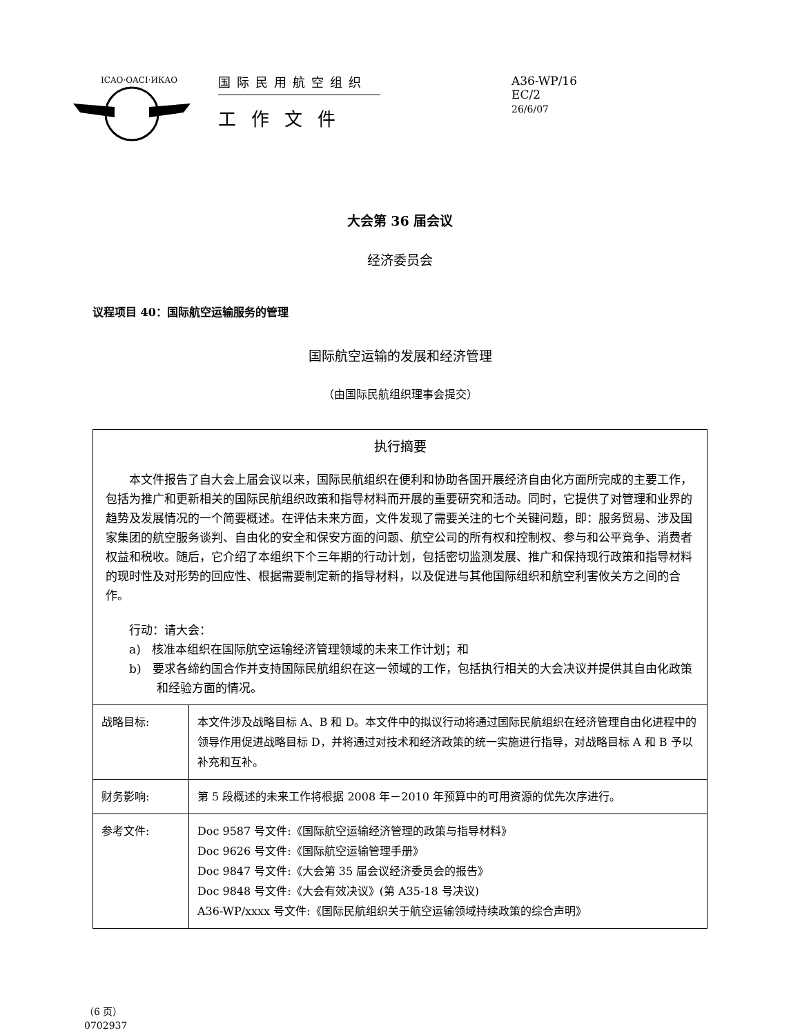ICAO·OACI·ИКАО
国际民用航空组织
工作文件
A36-WP/16
EC/2
26/6/07
大会第 36 届会议
经济委员会
议程项目 40：国际航空运输服务的管理
国际航空运输的发展和经济管理
（由国际民航组织理事会提交）
执行摘要
本文件报告了自大会上届会议以来，国际民航组织在便利和协助各国开展经济自由化方面所完成的主要工作，包括为推广和更新相关的国际民航组织政策和指导材料而开展的重要研究和活动。同时，它提供了对管理和业界的趋势及发展情况的一个简要概述。在评估未来方面，文件发现了需要关注的七个关键问题，即：服务贸易、涉及国家集团的航空服务谈判、自由化的安全和保安方面的问题、航空公司的所有权和控制权、参与和公平竞争、消费者权益和税收。随后，它介绍了本组织下个三年期的行动计划，包括密切监测发展、推广和保持现行政策和指导材料的现时性及对形势的回应性、根据需要制定新的指导材料，以及促进与其他国际组织和航空利害攸关方之间的合作。
行动：请大会：
a) 核准本组织在国际航空运输经济管理领域的未来工作计划；和
b) 要求各缔约国合作并支持国际民航组织在这一领域的工作，包括执行相关的大会决议并提供其自由化政策和经验方面的情况。
| 战略目标: | 本文件涉及战略目标 A、B 和 D。本文件中的拟议行动将通过国际民航组织在经济管理自由化进程中的领导作用促进战略目标 D，并将通过对技术和经济政策的统一实施进行指导，对战略目标 A 和 B 予以补充和互补。 |
| 财务影响: | 第 5 段概述的未来工作将根据 2008 年－2010 年预算中的可用资源的优先次序进行。 |
| 参考文件: | Doc 9587 号文件:《国际航空运输经济管理的政策与指导材料》 Doc 9626 号文件:《国际航空运输管理手册》 Doc 9847 号文件:《大会第 35 届会议经济委员会的报告》 Doc 9848 号文件:《大会有效决议》(第 A35-18 号决议) A36-WP/xxxx 号文件:《国际民航组织关于航空运输领域持续政策的综合声明》 |
（6 页）
0702937